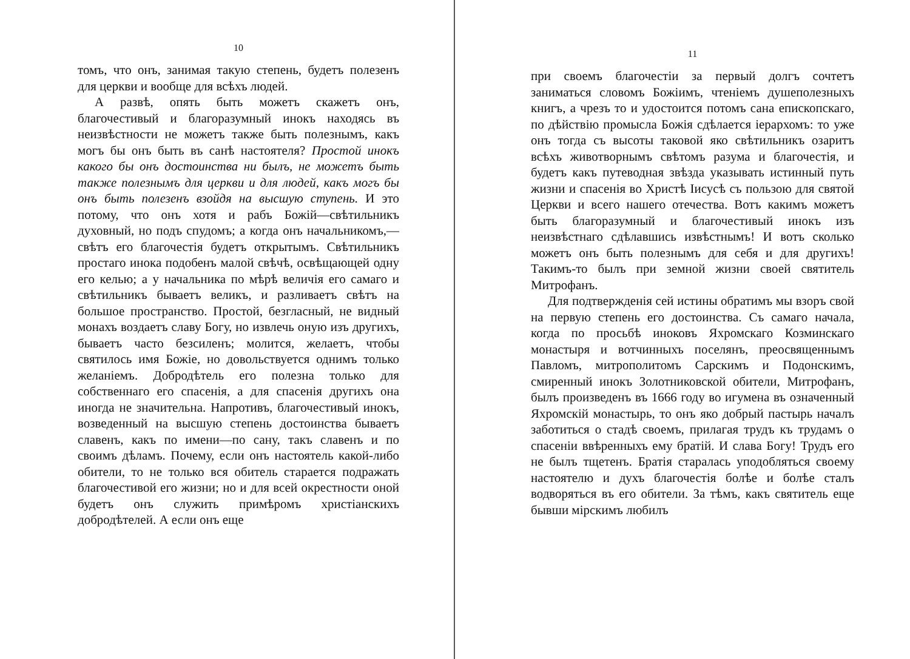10
томъ, что онъ, занимая такую степень, будетъ полезенъ для церкви и вообще для всѣхъ людей.
А развѣ, опять быть можетъ скажетъ онъ, благочестивый и благоразумный инокъ находясь въ неизвѣстности не можетъ также быть полезнымъ, какъ могъ бы онъ быть въ санѣ настоятеля? Простой инокъ какого бы онъ достоинства ни былъ, не можетъ быть также полезнымъ для церкви и для людей, какъ могъ бы онъ быть полезенъ взойдя на высшую ступень. И это потому, что онъ хотя и рабъ Божій—свѣтильникъ духовный, но подъ спудомъ; а когда онъ начальникомъ,—свѣтъ его благочестія будетъ открытымъ. Свѣтильникъ простаго инока подобенъ малой свѣчѣ, освѣщающей одну его келью; а у начальника по мѣрѣ величія его самаго и свѣтильникъ бываетъ великъ, и разливаетъ свѣтъ на большое пространство. Простой, безгласный, не видный монахъ воздаетъ славу Богу, но извлечь оную изъ другихъ, бываетъ часто безсиленъ; молится, желаетъ, чтобы святилось имя Божіе, но довольствуется однимъ только желаніемъ. Добродѣтель его полезна только для собственнаго его спасенія, а для спасенія другихъ она иногда не значительна. Напротивъ, благочестивый инокъ, возведенный на высшую степень достоинства бываетъ славенъ, какъ по имени—по сану, такъ славенъ и по своимъ дѣламъ. Почему, если онъ настоятель какой-либо обители, то не только вся обитель старается подражать благочестивой его жизни; но и для всей окрестности оной будетъ онъ служить примѣромъ христіанскихъ добродѣтелей. А если онъ еще
11
при своемъ благочестіи за первый долгъ сочтетъ заниматься словомъ Божіимъ, чтеніемъ душеполезныхъ книгъ, а чрезъ то и удостоится потомъ сана епископскаго, по дѣйствію промысла Божія сдѣлается іерархомъ: то уже онъ тогда съ высоты таковой яко свѣтильникъ озаритъ всѣхъ животворнымъ свѣтомъ разума и благочестія, и будетъ какъ путеводная звѣзда указывать истинный путь жизни и спасенія во Христѣ Іисусѣ съ пользою для святой Церкви и всего нашего отечества. Вотъ какимъ можетъ быть благоразумный и благочестивый инокъ изъ неизвѣстнаго сдѣлавшись извѣстнымъ! И вотъ сколько можетъ онъ быть полезнымъ для себя и для другихъ! Такимъ-то былъ при земной жизни своей святитель Митрофанъ.
Для подтвержденія сей истины обратимъ мы взоръ свой на первую степень его достоинства. Съ самаго начала, когда по просьбѣ иноковъ Яхромскаго Козминскаго монастыря и вотчинныхъ поселянъ, преосвященнымъ Павломъ, митрополитомъ Сарскимъ и Подонскимъ, смиренный инокъ Золотниковской обители, Митрофанъ, былъ произведенъ въ 1666 году во игумена въ означенный Яхромскій монастырь, то онъ яко добрый пастырь началъ заботиться о стадѣ своемъ, прилагая трудъ къ трудамъ о спасеніи ввѣренныхъ ему братій. И слава Богу! Трудъ его не былъ тщетенъ. Братія старалась уподобляться своему настоятелю и духъ благочестія болѣе и болѣе сталъ водворяться въ его обители. За тѣмъ, какъ святитель еще бывши мірскимъ любилъ